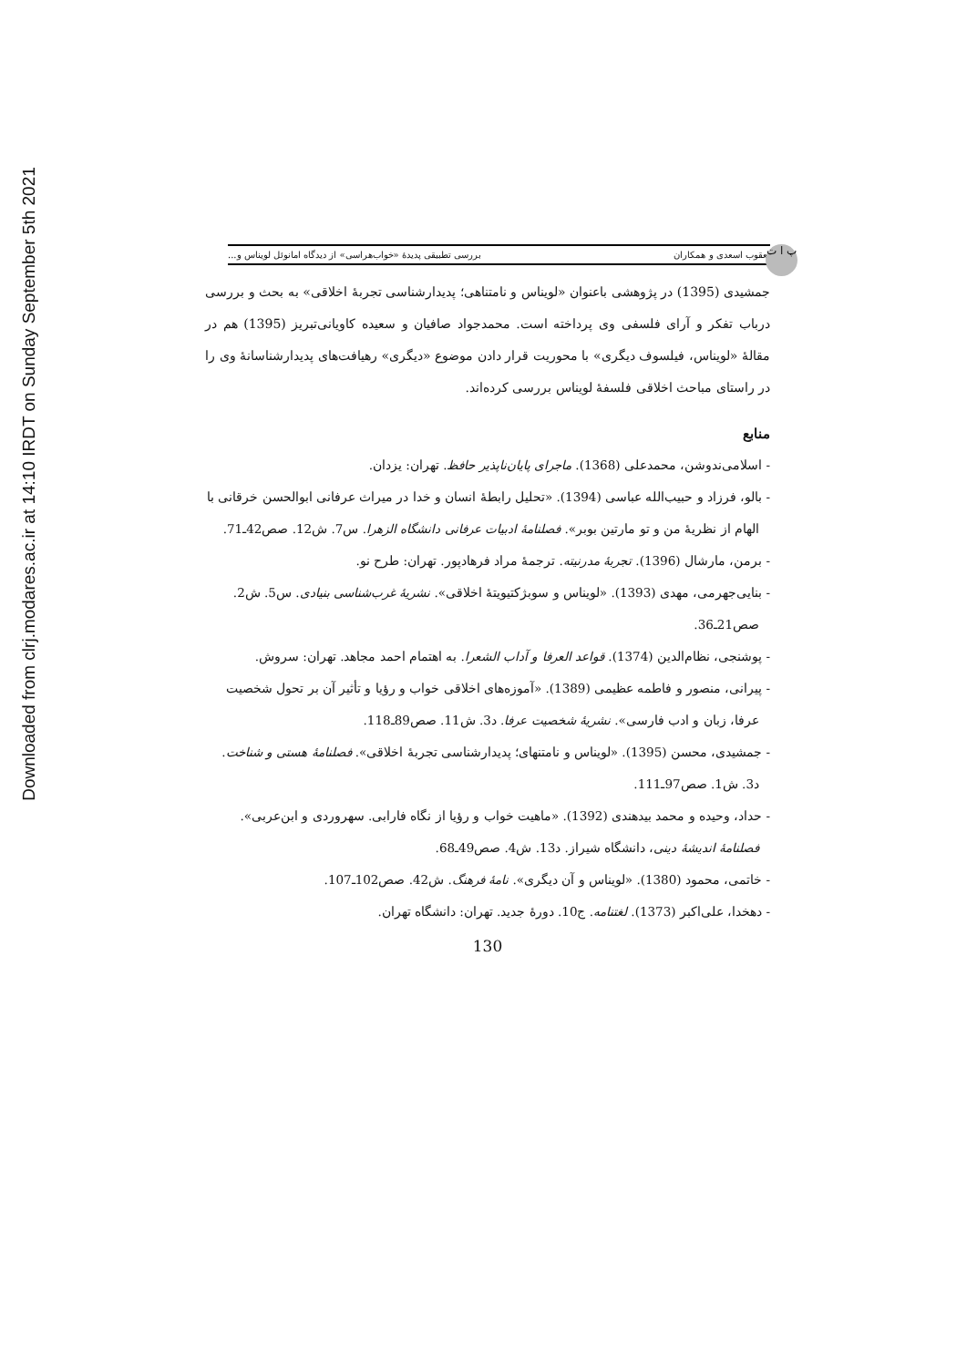Downloaded from clrj.modares.ac.ir at 14:10 IRDT on Sunday September 5th 2021
پ ا ت
یعقوب اسعدی و همکاران بررسی تطبیقی پدیدهٔ «خواب‌هراسی» از دیدگاه امانوئل لویناس و...
جمشیدی (1395) در پژوهشی باعنوان «لویناس و نامتناهی؛ پدیدارشناسی تجربهٔ اخلاقی» به بحث و بررسی درباب تفکر و آرای فلسفی وی پرداخته است. محمدجواد صافیان و سعیده کاویانی‌تبریز (1395) هم در مقالهٔ «لویناس، فیلسوف دیگری» با محوریت قرار دادن موضوع «دیگری» رهیافت‌های پدیدارشناسانهٔ وی را در راستای مباحث اخلاقی فلسفهٔ لویناس بررسی کرده‌اند.
منابع
- اسلامی‌ندوشن، محمدعلی (1368). ماجرای پایان‌ناپذیر حافظ. تهران: یزدان.
- بالو، فرزاد و حبیب‌الله عباسی (1394). «تحلیل رابطهٔ انسان و خدا در میراث عرفانی ابوالحسن خرقانی با الهام از نظریهٔ من و تو مارتین بوبر». فصلنامهٔ ادبیات عرفانی دانشگاه الزهرا. س7. ش12. صص42ـ71.
- برمن، مارشال (1396). تجربهٔ مدرنیته. ترجمهٔ مراد فرهادپور. تهران: طرح نو.
- بنایی‌جهرمی، مهدی (1393). «لویناس و سوبژکتیویتهٔ اخلاقی». نشریهٔ غرب‌شناسی بنیادی. س5. ش2. صص21ـ36.
- پوشنجی، نظام‌الدین (1374). قواعد العرفا و آداب الشعرا. به اهتمام احمد مجاهد. تهران: سروش.
- پیرانی، منصور و فاطمه عظیمی (1389). «آموزه‌های اخلاقی خواب و رؤیا و تأثیر آن بر تحول شخصیت عرفا، زبان و ادب فارسی». نشریهٔ شخصیت عرفا. د3. ش11. صص89ـ118.
- جمشیدی، محسن (1395). «لویناس و نامتنهای؛ پدیدارشناسی تجربهٔ اخلاقی». فصلنامهٔ هستی و شناخت. د3. ش1. صص97ـ111.
- حداد، وحیده و محمد بیدهندی (1392). «ماهیت خواب و رؤیا از نگاه فارابی. سهروردی و ابن‌عربی». فصلنامهٔ اندیشهٔ دینی، دانشگاه شیراز. د13. ش4. صص49ـ68.
- خاتمی، محمود (1380). «لویناس و آن دیگری». نامهٔ فرهنگ. ش42. صص102ـ107.
- دهخدا، علی‌اکبر (1373). لغتنامه. ج10. دورهٔ جدید. تهران: دانشگاه تهران.
130